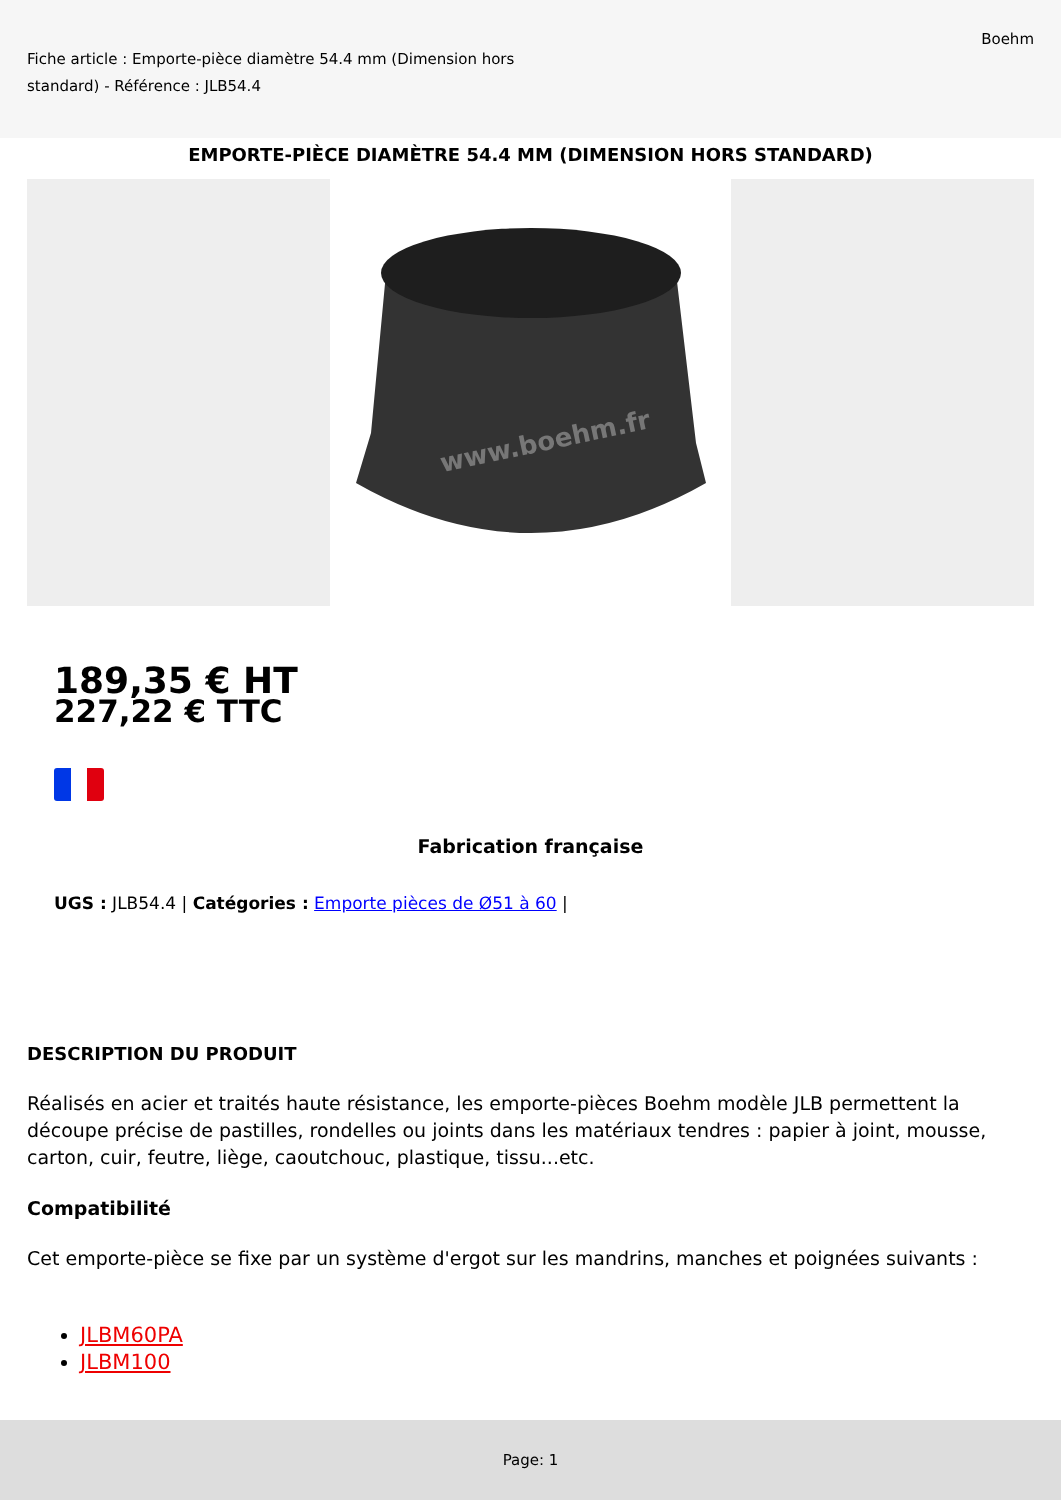Fiche article : Emporte-pièce diamètre 54.4 mm (Dimension hors standard) - Référence : JLB54.4
Boehm
EMPORTE-PIÈCE DIAMÈTRE 54.4 MM (DIMENSION HORS STANDARD)
www.boehm.fr
189,35 € HT
227,22 € TTC
Fabrication française
UGS : JLB54.4 | Catégories : Emporte pièces de Ø51 à 60 |
DESCRIPTION DU PRODUIT
Réalisés en acier et traités haute résistance, les emporte-pièces Boehm modèle JLB permettent la découpe précise de pastilles, rondelles ou joints dans les matériaux tendres : papier à joint, mousse, carton, cuir, feutre, liège, caoutchouc, plastique, tissu...etc.
Compatibilité
Cet emporte-pièce se fixe par un système d'ergot sur les mandrins, manches et poignées suivants :
JLBM60PA
JLBM100
Page: 1